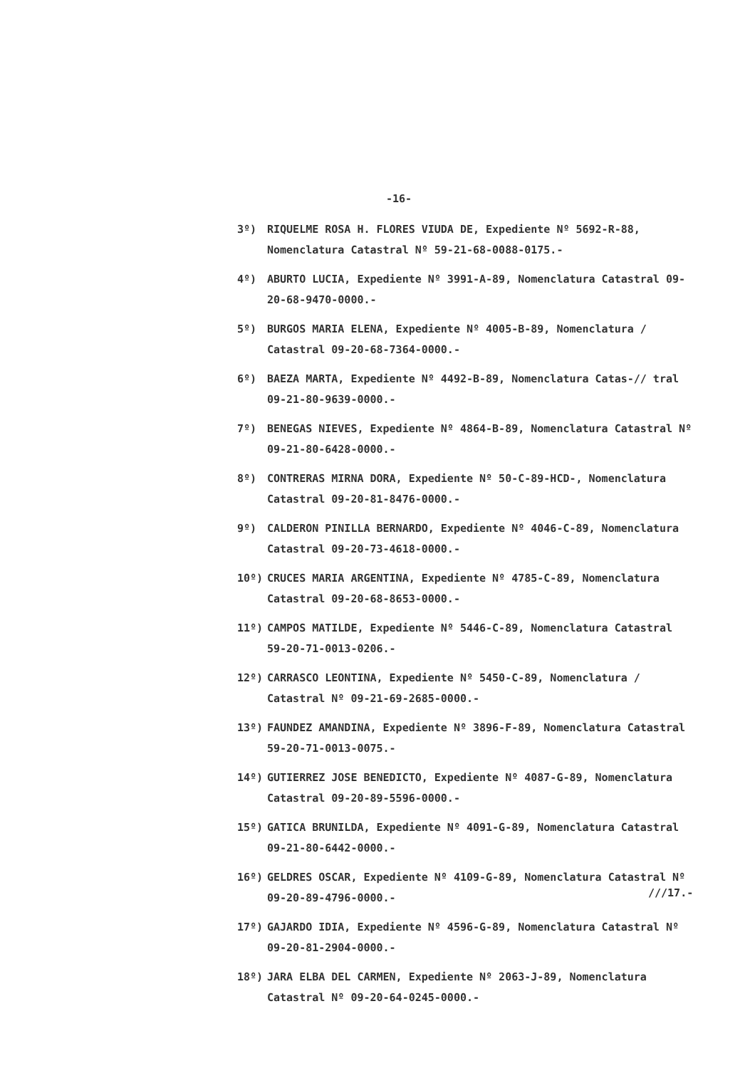-16-
3º) RIQUELME ROSA H. FLORES VIUDA DE, Expediente Nº 5692-R-88, Nomenclatura Catastral Nº 59-21-68-0088-0175.-
4º) ABURTO LUCIA, Expediente Nº 3991-A-89, Nomenclatura Catastral 09-20-68-9470-0000.-
5º) BURGOS MARIA ELENA, Expediente Nº 4005-B-89, Nomenclatura / Catastral 09-20-68-7364-0000.-
6º) BAEZA MARTA, Expediente Nº 4492-B-89, Nomenclatura Catas-// tral 09-21-80-9639-0000.-
7º) BENEGAS NIEVES, Expediente Nº 4864-B-89, Nomenclatura Catastral Nº 09-21-80-6428-0000.-
8º) CONTRERAS MIRNA DORA, Expediente Nº 50-C-89-HCD-, Nomenclatura Catastral 09-20-81-8476-0000.-
9º) CALDERON PINILLA BERNARDO, Expediente Nº 4046-C-89, Nomenclatura Catastral 09-20-73-4618-0000.-
10º) CRUCES MARIA ARGENTINA, Expediente Nº 4785-C-89, Nomenclatura Catastral 09-20-68-8653-0000.-
11º) CAMPOS MATILDE, Expediente Nº 5446-C-89, Nomenclatura Catastral 59-20-71-0013-0206.-
12º) CARRASCO LEONTINA, Expediente Nº 5450-C-89, Nomenclatura / Catastral Nº 09-21-69-2685-0000.-
13º) FAUNDEZ AMANDINA, Expediente Nº 3896-F-89, Nomenclatura Catastral 59-20-71-0013-0075.-
14º) GUTIERREZ JOSE BENEDICTO, Expediente Nº 4087-G-89, Nomenclatura Catastral 09-20-89-5596-0000.-
15º) GATICA BRUNILDA, Expediente Nº 4091-G-89, Nomenclatura Catastral 09-21-80-6442-0000.-
16º) GELDRES OSCAR, Expediente Nº 4109-G-89, Nomenclatura Catastral Nº 09-20-89-4796-0000.-
17º) GAJARDO IDIA, Expediente Nº 4596-G-89, Nomenclatura Catastral Nº 09-20-81-2904-0000.-
18º) JARA ELBA DEL CARMEN, Expediente Nº 2063-J-89, Nomenclatura Catastral Nº 09-20-64-0245-0000.-
///17.-